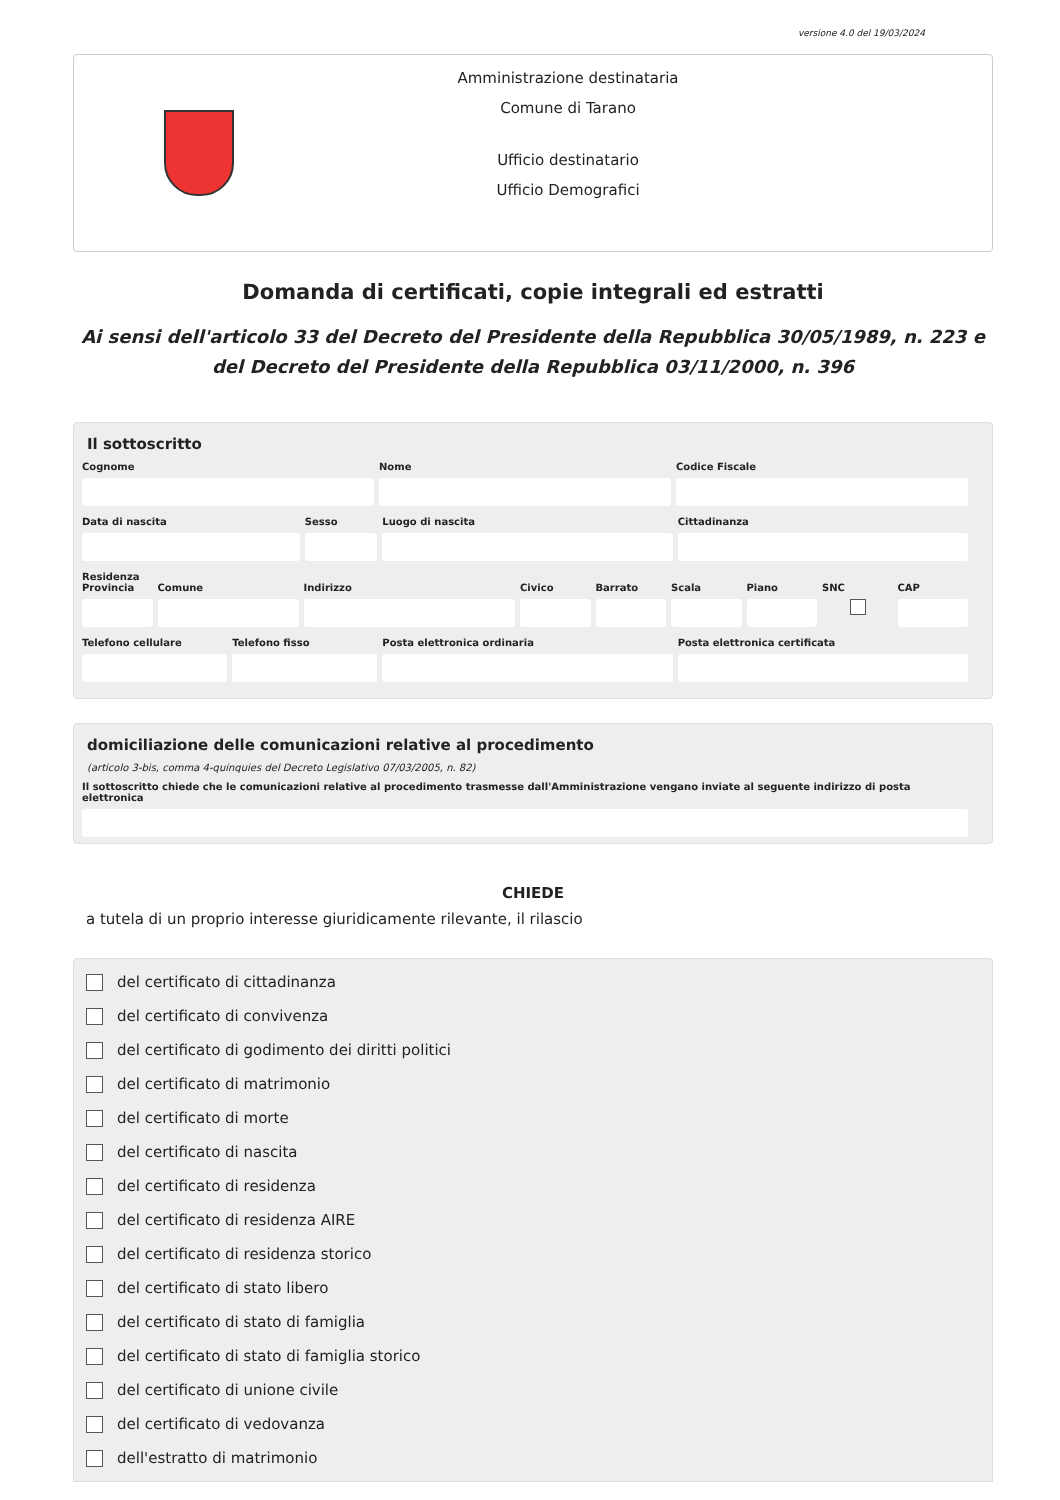versione 4.0 del 19/03/2024
Amministrazione destinataria
Comune di Tarano
Ufficio destinatario
Ufficio Demografici
Domanda di certificati, copie integrali ed estratti
Ai sensi dell'articolo 33 del Decreto del Presidente della Repubblica 30/05/1989, n. 223 e del Decreto del Presidente della Repubblica 03/11/2000, n. 396
Il sottoscritto
Cognome Nome Codice Fiscale
Data di nascita Sesso Luogo di nascita Cittadinanza
Residenza
Provincia Comune Indirizzo Civico Barrato Scala Piano SNC
CAP
Telefono cellulare Telefono fisso Posta elettronica ordinaria Posta elettronica certificata
domiciliazione delle comunicazioni relative al procedimento
(articolo 3-bis, comma 4-quinquies del Decreto Legislativo 07/03/2005, n. 82)
Il sottoscritto chiede che le comunicazioni relative al procedimento trasmesse dall'Amministrazione vengano inviate al seguente indirizzo di posta elettronica
CHIEDE
a tutela di un proprio interesse giuridicamente rilevante, il rilascio
del certificato di cittadinanza
del certificato di convivenza
del certificato di godimento dei diritti politici
del certificato di matrimonio
del certificato di morte
del certificato di nascita
del certificato di residenza
del certificato di residenza AIRE
del certificato di residenza storico
del certificato di stato libero
del certificato di stato di famiglia
del certificato di stato di famiglia storico
del certificato di unione civile
del certificato di vedovanza
dell'estratto di matrimonio